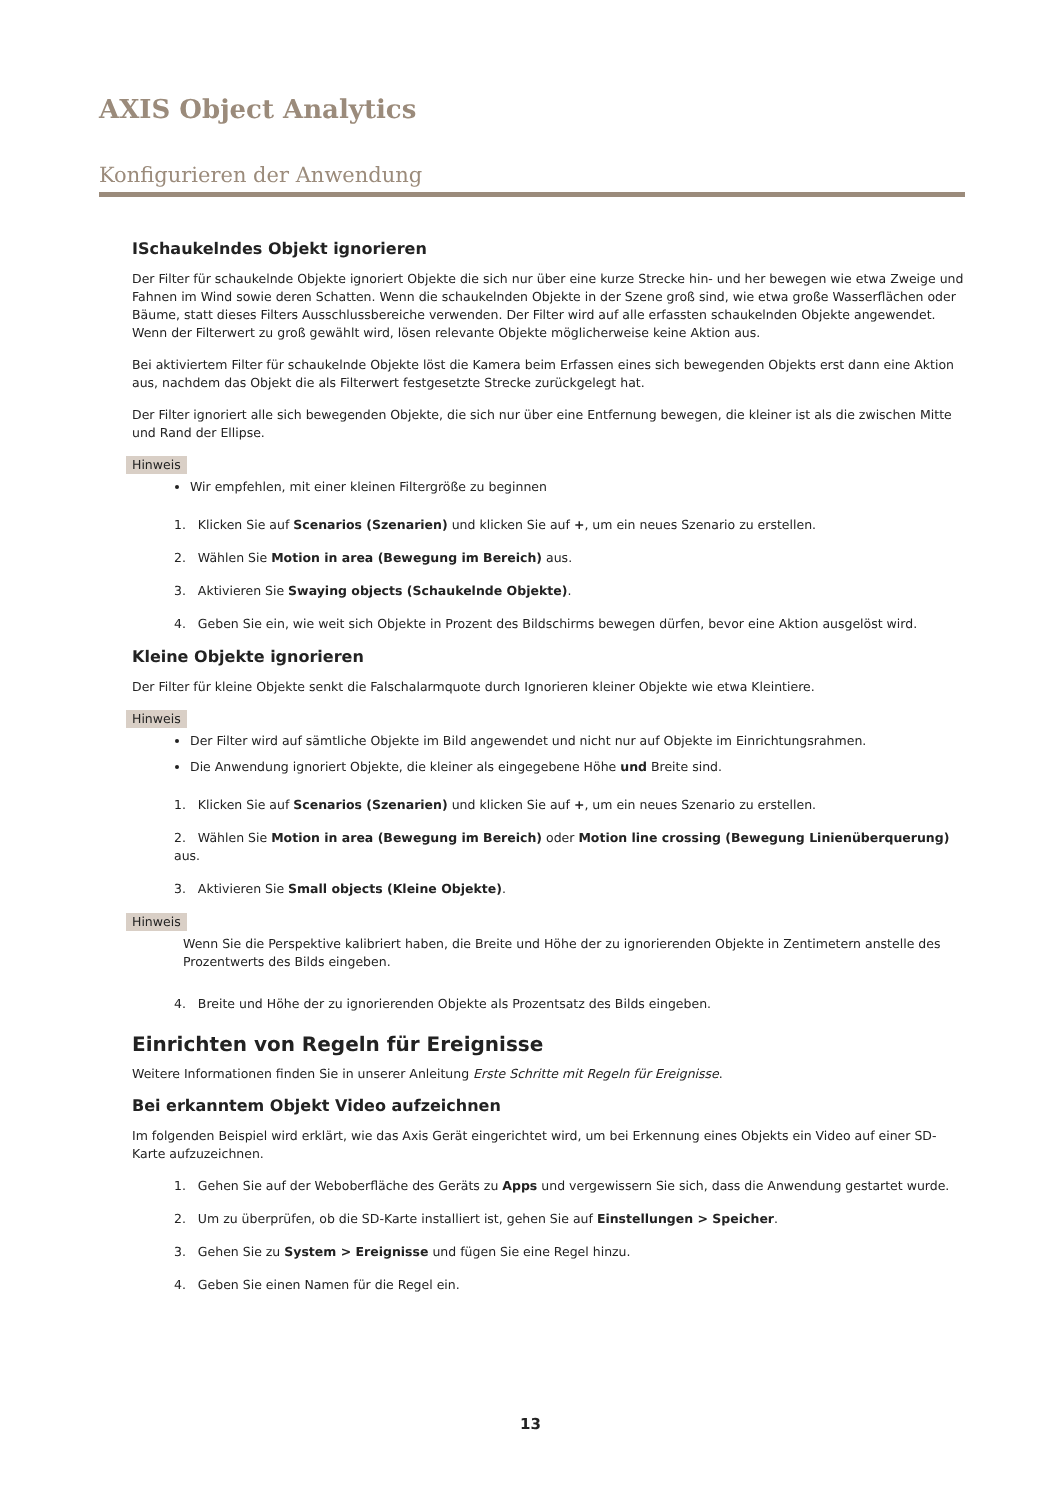AXIS Object Analytics
Konfigurieren der Anwendung
ISchaukelndes Objekt ignorieren
Der Filter für schaukelnde Objekte ignoriert Objekte die sich nur über eine kurze Strecke hin- und her bewegen wie etwa Zweige und Fahnen im Wind sowie deren Schatten. Wenn die schaukelnden Objekte in der Szene groß sind, wie etwa große Wasserflächen oder Bäume, statt dieses Filters Ausschlussbereiche verwenden. Der Filter wird auf alle erfassten schaukelnden Objekte angewendet. Wenn der Filterwert zu groß gewählt wird, lösen relevante Objekte möglicherweise keine Aktion aus.
Bei aktiviertem Filter für schaukelnde Objekte löst die Kamera beim Erfassen eines sich bewegenden Objekts erst dann eine Aktion aus, nachdem das Objekt die als Filterwert festgesetzte Strecke zurückgelegt hat.
Der Filter ignoriert alle sich bewegenden Objekte, die sich nur über eine Entfernung bewegen, die kleiner ist als die zwischen Mitte und Rand der Ellipse.
Hinweis
Wir empfehlen, mit einer kleinen Filtergröße zu beginnen
1. Klicken Sie auf Scenarios (Szenarien) und klicken Sie auf +, um ein neues Szenario zu erstellen.
2. Wählen Sie Motion in area (Bewegung im Bereich) aus.
3. Aktivieren Sie Swaying objects (Schaukelnde Objekte).
4. Geben Sie ein, wie weit sich Objekte in Prozent des Bildschirms bewegen dürfen, bevor eine Aktion ausgelöst wird.
Kleine Objekte ignorieren
Der Filter für kleine Objekte senkt die Falschalarmquote durch Ignorieren kleiner Objekte wie etwa Kleintiere.
Hinweis
Der Filter wird auf sämtliche Objekte im Bild angewendet und nicht nur auf Objekte im Einrichtungsrahmen.
Die Anwendung ignoriert Objekte, die kleiner als eingegebene Höhe und Breite sind.
1. Klicken Sie auf Scenarios (Szenarien) und klicken Sie auf +, um ein neues Szenario zu erstellen.
2. Wählen Sie Motion in area (Bewegung im Bereich) oder Motion line crossing (Bewegung Linienüberquerung) aus.
3. Aktivieren Sie Small objects (Kleine Objekte).
Hinweis
Wenn Sie die Perspektive kalibriert haben, die Breite und Höhe der zu ignorierenden Objekte in Zentimetern anstelle des Prozentwerts des Bilds eingeben.
4. Breite und Höhe der zu ignorierenden Objekte als Prozentsatz des Bilds eingeben.
Einrichten von Regeln für Ereignisse
Weitere Informationen finden Sie in unserer Anleitung Erste Schritte mit Regeln für Ereignisse.
Bei erkanntem Objekt Video aufzeichnen
Im folgenden Beispiel wird erklärt, wie das Axis Gerät eingerichtet wird, um bei Erkennung eines Objekts ein Video auf einer SD-Karte aufzuzeichnen.
1. Gehen Sie auf der Weboberfläche des Geräts zu Apps und vergewissern Sie sich, dass die Anwendung gestartet wurde.
2. Um zu überprüfen, ob die SD-Karte installiert ist, gehen Sie auf Einstellungen > Speicher.
3. Gehen Sie zu System > Ereignisse und fügen Sie eine Regel hinzu.
4. Geben Sie einen Namen für die Regel ein.
13